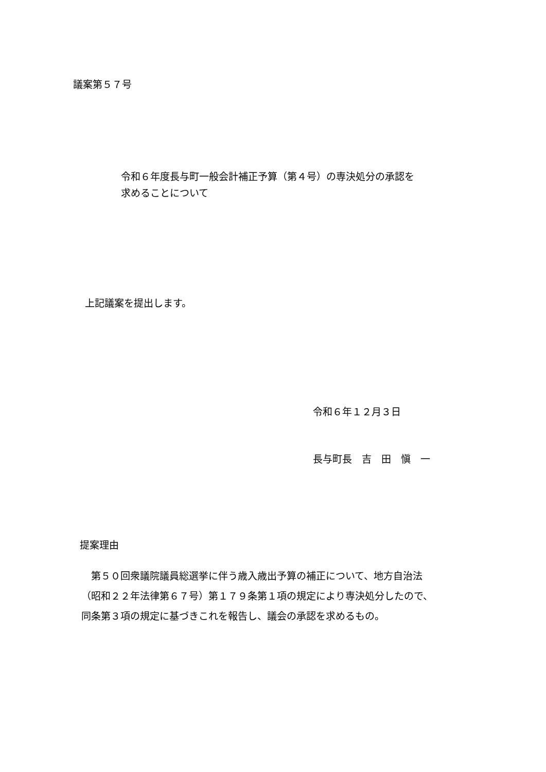議案第５７号
令和６年度長与町一般会計補正予算（第４号）の専決処分の承認を
求めることについて
上記議案を提出します。
令和６年１２月３日
長与町長　吉　田　愼　一
提案理由
　第５０回衆議院議員総選挙に伴う歳入歳出予算の補正について、地方自治法
（昭和２２年法律第６７号）第１７９条第１項の規定により専決処分したので、
同条第３項の規定に基づきこれを報告し、議会の承認を求めるもの。